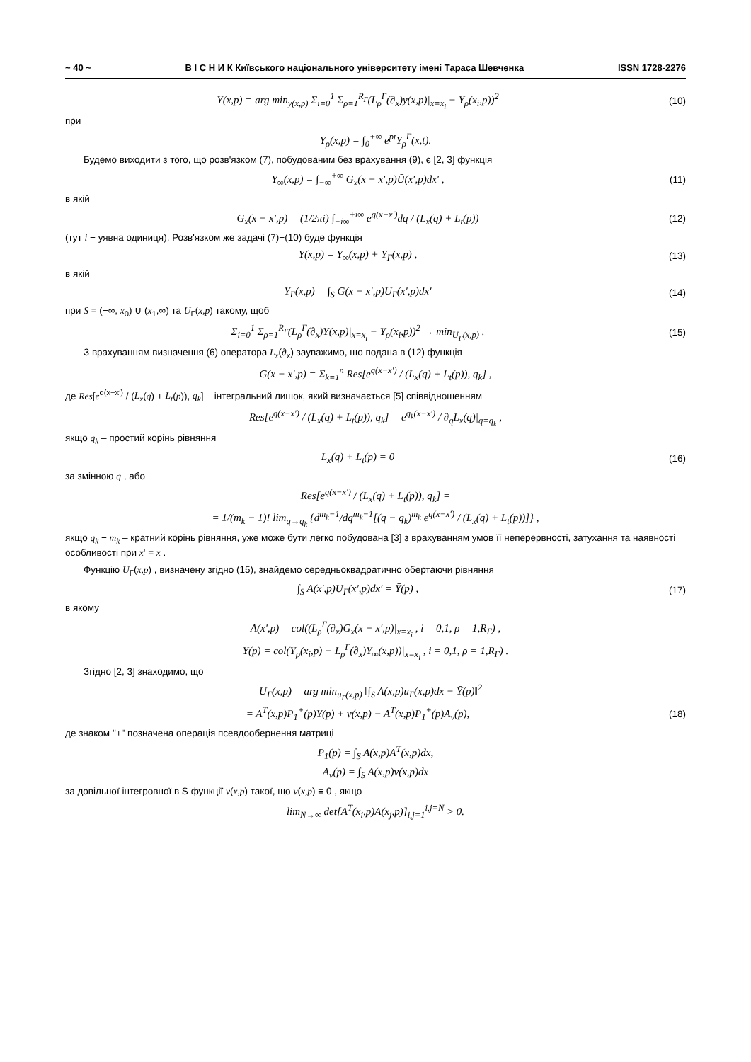~ 40 ~ В І С Н И К Київського національного університету імені Тараса Шевченка ISSN 1728-2276
Y(x,p) = arg min<sub>y(x,p)</sub> Σ<sub>i=0</sub><sup>1</sup> Σ<sub>ρ=1</sub><sup>R<sub>Γ</sub></sup>(L<sub>ρ</sub><sup>Γ</sup>(∂<sub>x</sub>)y(x,p)|<sub>x=x<sub>i</sub></sub> − Y<sub>ρ</sub>(x<sub>i</sub>,p))<sup>2</sup>
(10)
при
Y<sub>ρ</sub>(x,p) = ∫<sub>0</sub><sup>+∞</sup> e<sup>pt</sup>Y<sub>ρ</sub><sup>Γ</sup>(x,t).
Будемо виходити з того, що розв'язком (7), побудованим без врахування (9), є [2, 3] функція
Y<sub>∞</sub>(x,p) = ∫<sub>−∞</sub><sup>+∞</sup> G<sub>x</sub>(x − x′,p)Ū(x′,p)dx′ ,
(11)
в якій
G<sub>x</sub>(x − x′,p) = (1/2πi) ∫<sub>−i∞</sub><sup>+i∞</sup> e<sup>q(x−x′)</sup>dq / (L<sub>x</sub>(q) + L<sub>t</sub>(p))
(12)
(тут i − уявна одиниця). Розв'язком же задачі (7)−(10) буде функція
Y(x,p) = Y<sub>∞</sub>(x,p) + Y<sub>Γ</sub>(x,p) , (13)
в якій
Y<sub>Γ</sub>(x,p) = ∫<sub>S</sub> G(x − x′,p)U<sub>Γ</sub>(x′,p)dx′
(14)
при S = (−∞, x<sub>0</sub>) ∪ (x<sub>1</sub>,∞) та U<sub>Γ</sub>(x,p) такому, щоб
Σ<sub>i=0</sub><sup>1</sup> Σ<sub>ρ=1</sub><sup>R<sub>Γ</sub></sup>(L<sub>ρ</sub><sup>Γ</sup>(∂<sub>x</sub>)Y(x,p)|<sub>x=x<sub>i</sub></sub> − Y<sub>ρ</sub>(x<sub>i</sub>,p))<sup>2</sup> → min<sub>U<sub>Γ</sub>(x,p)</sub> .
(15)
З врахуванням визначення (6) оператора L<sub>x</sub>(∂<sub>x</sub>) зауважимо, що подана в (12) функція
G(x − x′,p) = Σ<sub>k=1</sub><sup>n</sup> Res[e<sup>q(x−x′)</sup> / (L<sub>x</sub>(q) + L<sub>t</sub>(p)), q<sub>k</sub>] ,
де Res[e<sup>q(x−x′)</sup> / (L<sub>x</sub>(q) + L<sub>t</sub>(p)), q<sub>k</sub>] − інтегральний лишок, який визначається [5] співвідношенням
Res[e<sup>q(x−x′)</sup> / (L<sub>x</sub>(q) + L<sub>t</sub>(p)), q<sub>k</sub>] = e<sup>q<sub>k</sub>(x−x′)</sup> / ∂<sub>q</sub>L<sub>x</sub>(q)|<sub>q=q<sub>k</sub></sub> ,
якщо q<sub>k</sub> – простий корінь рівняння
L<sub>x</sub>(q) + L<sub>t</sub>(p) = 0 (16)
за змінною q , або
Res[e<sup>q(x−x′)</sup> / (L<sub>x</sub>(q) + L<sub>t</sub>(p)), q<sub>k</sub>] =
= 1/(m<sub>k</sub> − 1)! lim<sub>q→q<sub>k</sub></sub> {d<sup>m<sub>k</sub>−1</sup>/dq<sup>m<sub>k</sub>−1</sup>[(q − q<sub>k</sub>)<sup>m<sub>k</sub></sup> e<sup>q(x−x′)</sup> / (L<sub>x</sub>(q) + L<sub>t</sub>(p))]} ,
якщо q<sub>k</sub> − m<sub>k</sub> – кратний корінь рівняння, уже може бути легко побудована [3] з врахуванням умов її неперервності, затухання та наявності особливості при x' = x .
Функцію U<sub>Γ</sub>(x,p) , визначену згідно (15), знайдемо середньоквадратично обертаючи рівняння
∫<sub>S</sub> A(x′,p)U<sub>Γ</sub>(x′,p)dx′ = Ȳ(p) , (17)
в якому
A(x′,p) = col((L<sub>ρ</sub><sup>Γ</sup>(∂<sub>x</sub>)G<sub>x</sub>(x − x′,p)|<sub>x=x<sub>i</sub></sub> , i = 0,1, ρ = 1,R<sub>Γ</sub>) ,
Ȳ(p) = col(Y<sub>ρ</sub>(x<sub>i</sub>,p) − L<sub>ρ</sub><sup>Γ</sup>(∂<sub>x</sub>)Y<sub>∞</sub>(x,p))|<sub>x=x<sub>i</sub></sub> , i = 0,1, ρ = 1,R<sub>Γ</sub>) .
Згідно [2, 3] знаходимо, що
U<sub>Γ</sub>(x,p) = arg min<sub>u<sub>Γ</sub>(x,p)</sub> ‖∫<sub>S</sub> A(x,p)u<sub>Γ</sub>(x,p)dx − Ȳ(p)‖<sup>2</sup> =
= A<sup>T</sup>(x,p)P<sub>1</sub><sup>+</sup>(p)Ȳ(p) + v(x,p) − A<sup>T</sup>(x,p)P<sub>1</sub><sup>+</sup>(p)A<sub>v</sub>(p),
(18)
де знаком "+" позначена операція псевдообернення матриці
P<sub>1</sub>(p) = ∫<sub>S</sub> A(x,p)A<sup>T</sup>(x,p)dx,
A<sub>v</sub>(p) = ∫<sub>S</sub> A(x,p)v(x,p)dx
за довільної інтегровної в S функції v(x,p) такої, що v(x,p) ≡ 0 , якщо
lim<sub>N→∞</sub> det[A<sup>T</sup>(x<sub>i</sub>,p)A(x<sub>j</sub>,p)]<sub>i,j=1</sub><sup>i,j=N</sup> > 0.